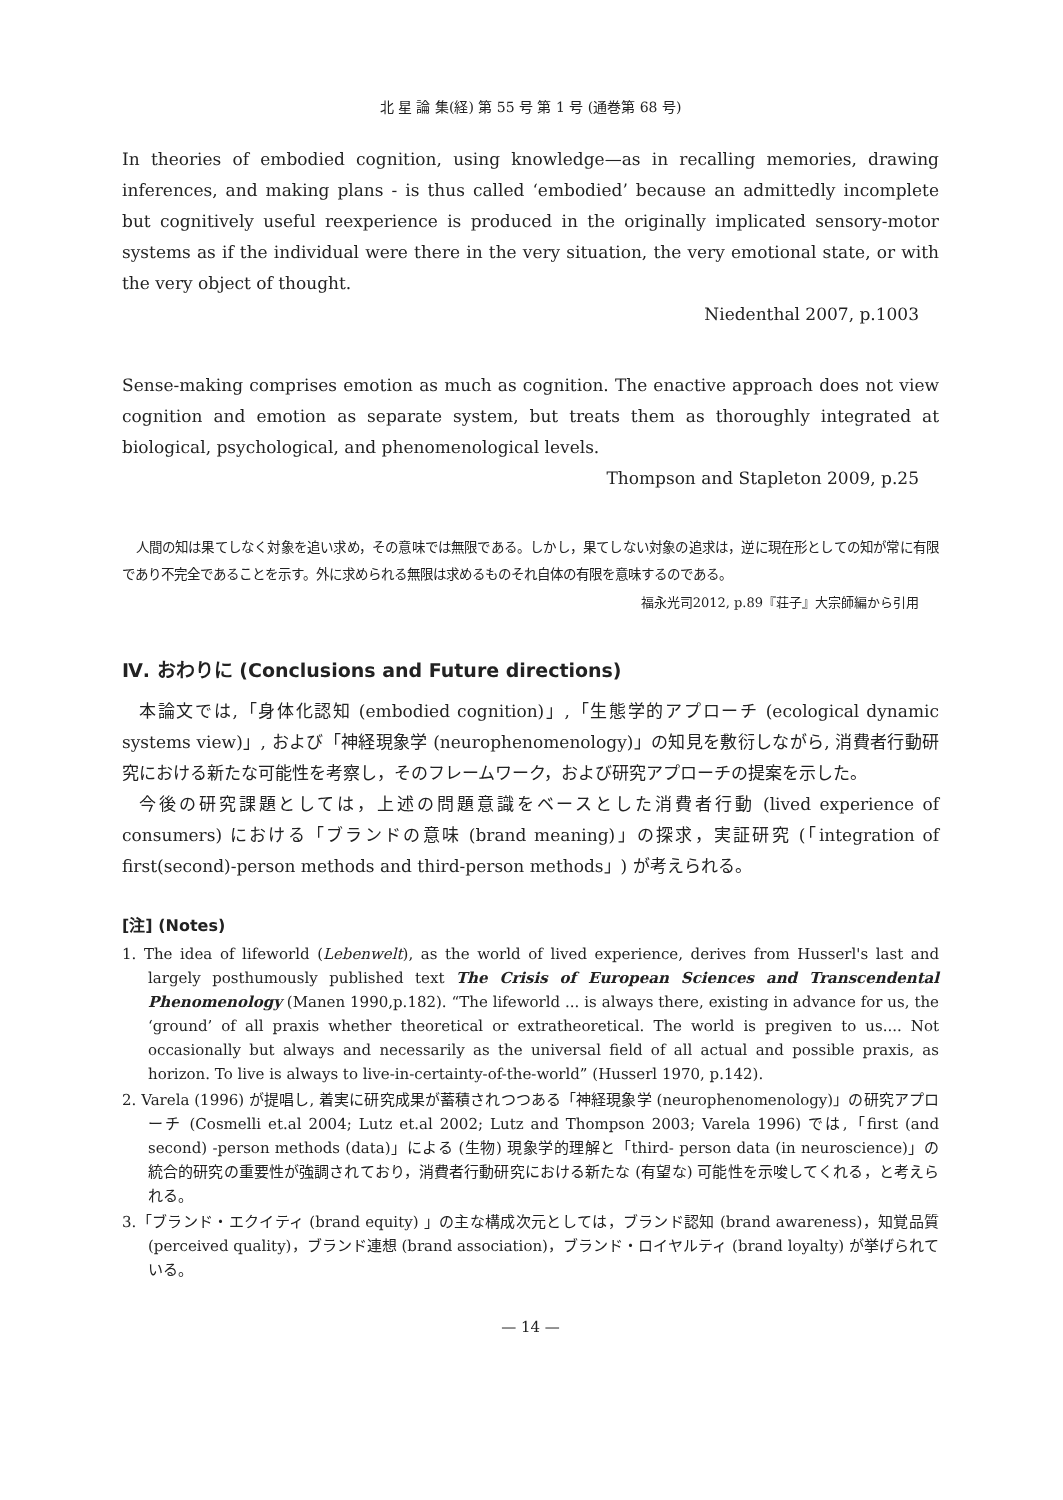北 星 論 集(経) 第 55 号 第 1 号 (通巻第 68 号)
In theories of embodied cognition, using knowledge—as in recalling memories, drawing inferences, and making plans - is thus called ‘embodied’ because an admittedly incomplete but cognitively useful reexperience is produced in the originally implicated sensory-motor systems as if the individual were there in the very situation, the very emotional state, or with the very object of thought.
Niedenthal 2007, p.1003
Sense-making comprises emotion as much as cognition. The enactive approach does not view cognition and emotion as separate system, but treats them as thoroughly integrated at biological, psychological, and phenomenological levels.
Thompson and Stapleton 2009, p.25
人間の知は果てしなく対象を追い求め，その意味では無限である。しかし，果てしない対象の追求は，逆に現在形としての知が常に有限であり不完全であることを示す。外に求められる無限は求めるものそれ自体の有限を意味するのである。
福永光司2012, p.89『荘子』大宗師編から引用
Ⅳ. おわりに (Conclusions and Future directions)
本論文では,「身体化認知 (embodied cognition)」,「生態学的アプローチ (ecological dynamic systems view)」, および「神経現象学 (neurophenomenology)」の知見を敷衍しながら, 消費者行動研究における新たな可能性を考察し，そのフレームワーク，および研究アプローチの提案を示した。
今後の研究課題としては，上述の問題意識をベースとした消費者行動 (lived experience of consumers) における「ブランドの意味 (brand meaning)」の探求，実証研究 (「integration of first(second)-person methods and third-person methods」) が考えられる。
[注] (Notes)
1. The idea of lifeworld (Lebenwelt), as the world of lived experience, derives from Husserl's last and largely posthumously published text The Crisis of European Sciences and Transcendental Phenomenology (Manen 1990,p.182). “The lifeworld ... is always there, existing in advance for us, the ‘ground’ of all praxis whether theoretical or extratheoretical. The world is pregiven to us.... Not occasionally but always and necessarily as the universal field of all actual and possible praxis, as horizon. To live is always to live-in-certainty-of-the-world” (Husserl 1970, p.142).
2. Varela (1996) が提唱し, 着実に研究成果が蓄積されつつある「神経現象学 (neurophenomenology)」の研究アプローチ (Cosmelli et.al 2004; Lutz et.al 2002; Lutz and Thompson 2003; Varela 1996) では,「first (and second) -person methods (data)」による (生物) 現象学的理解と「third- person data (in neuroscience)」の統合的研究の重要性が強調されており，消費者行動研究における新たな (有望な) 可能性を示唆してくれる，と考えられる。
3.「ブランド・エクイティ (brand equity) 」の主な構成次元としては，ブランド認知 (brand awareness)，知覚品質 (perceived quality)，ブランド連想 (brand association)，ブランド・ロイヤルティ (brand loyalty) が挙げられている。
— 14 —